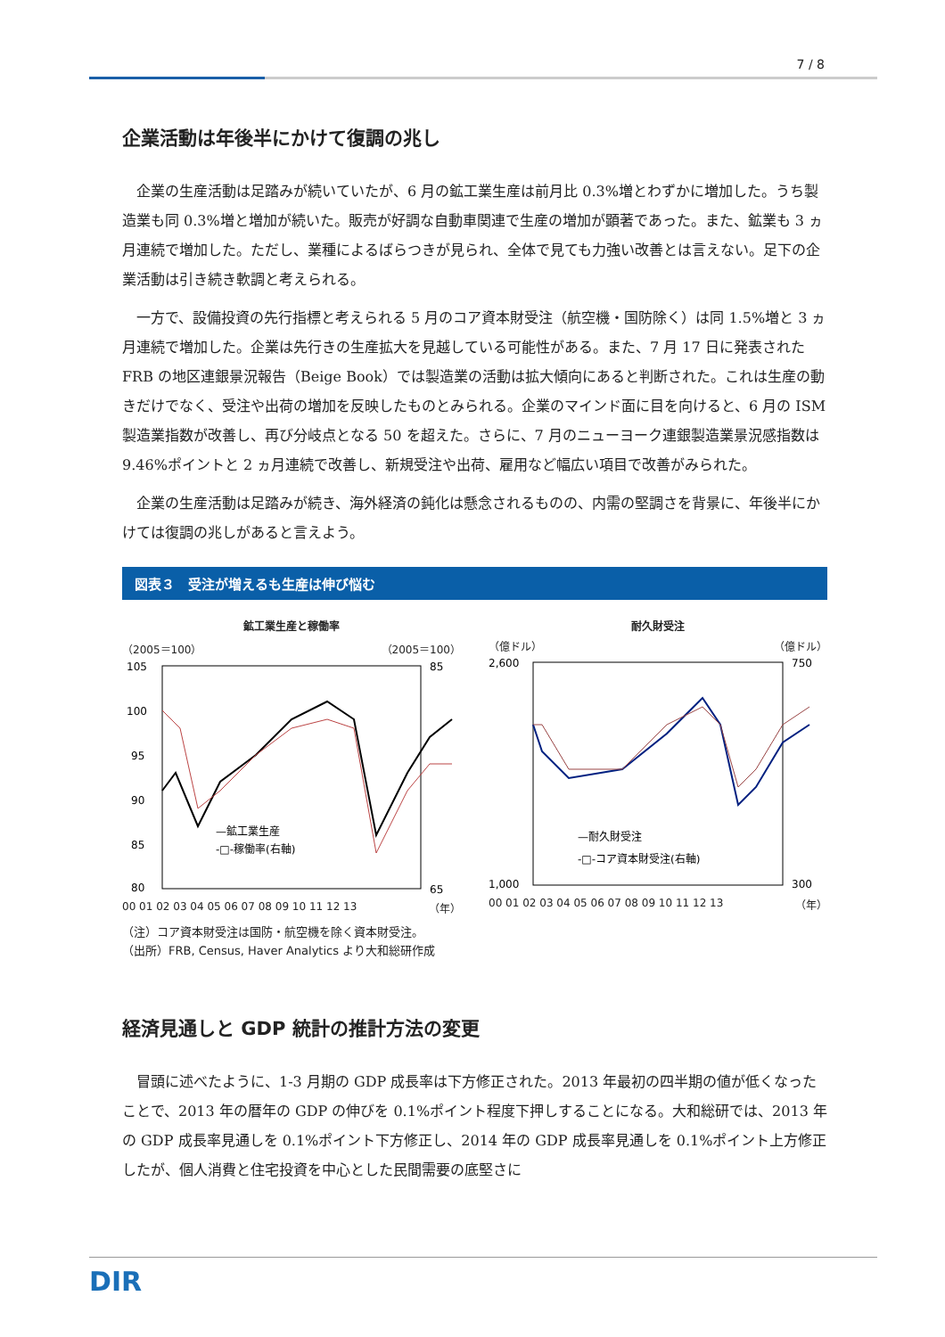7 / 8
企業活動は年後半にかけて復調の兆し
企業の生産活動は足踏みが続いていたが、6 月の鉱工業生産は前月比 0.3%増とわずかに増加した。うち製造業も同 0.3%増と増加が続いた。販売が好調な自動車関連で生産の増加が顕著であった。また、鉱業も 3 ヵ月連続で増加した。ただし、業種によるばらつきが見られ、全体で見ても力強い改善とは言えない。足下の企業活動は引き続き軟調と考えられる。
一方で、設備投資の先行指標と考えられる 5 月のコア資本財受注（航空機・国防除く）は同 1.5%増と 3 ヵ月連続で増加した。企業は先行きの生産拡大を見越している可能性がある。また、7 月 17 日に発表された FRB の地区連銀景況報告（Beige Book）では製造業の活動は拡大傾向にあると判断された。これは生産の動きだけでなく、受注や出荷の増加を反映したものとみられる。企業のマインド面に目を向けると、6 月の ISM 製造業指数が改善し、再び分岐点となる 50 を超えた。さらに、7 月のニューヨーク連銀製造業景況感指数は 9.46%ポイントと 2 ヵ月連続で改善し、新規受注や出荷、雇用など幅広い項目で改善がみられた。
企業の生産活動は足踏みが続き、海外経済の鈍化は懸念されるものの、内需の堅調さを背景に、年後半にかけては復調の兆しがあると言えよう。
図表３　受注が増えるも生産は伸び悩む
鉱工業生産と稼働率
（2005＝100） （2005＝100）
105
100
95
90
85
80
85
65
—鉱工業生産
-□-稼働率(右軸)
00 01 02 03 04 05 06 07 08 09 10 11 12 13 （年）
耐久財受注
（億ドル） （億ドル）
2,600
1,000
750
300
—耐久財受注
-□-コア資本財受注(右軸)
00 01 02 03 04 05 06 07 08 09 10 11 12 13 （年）
（注）コア資本財受注は国防・航空機を除く資本財受注。
（出所）FRB, Census, Haver Analytics より大和総研作成
経済見通しと GDP 統計の推計方法の変更
冒頭に述べたように、1-3 月期の GDP 成長率は下方修正された。2013 年最初の四半期の値が低くなったことで、2013 年の暦年の GDP の伸びを 0.1%ポイント程度下押しすることになる。大和総研では、2013 年の GDP 成長率見通しを 0.1%ポイント下方修正し、2014 年の GDP 成長率見通しを 0.1%ポイント上方修正したが、個人消費と住宅投資を中心とした民間需要の底堅さに
DIR